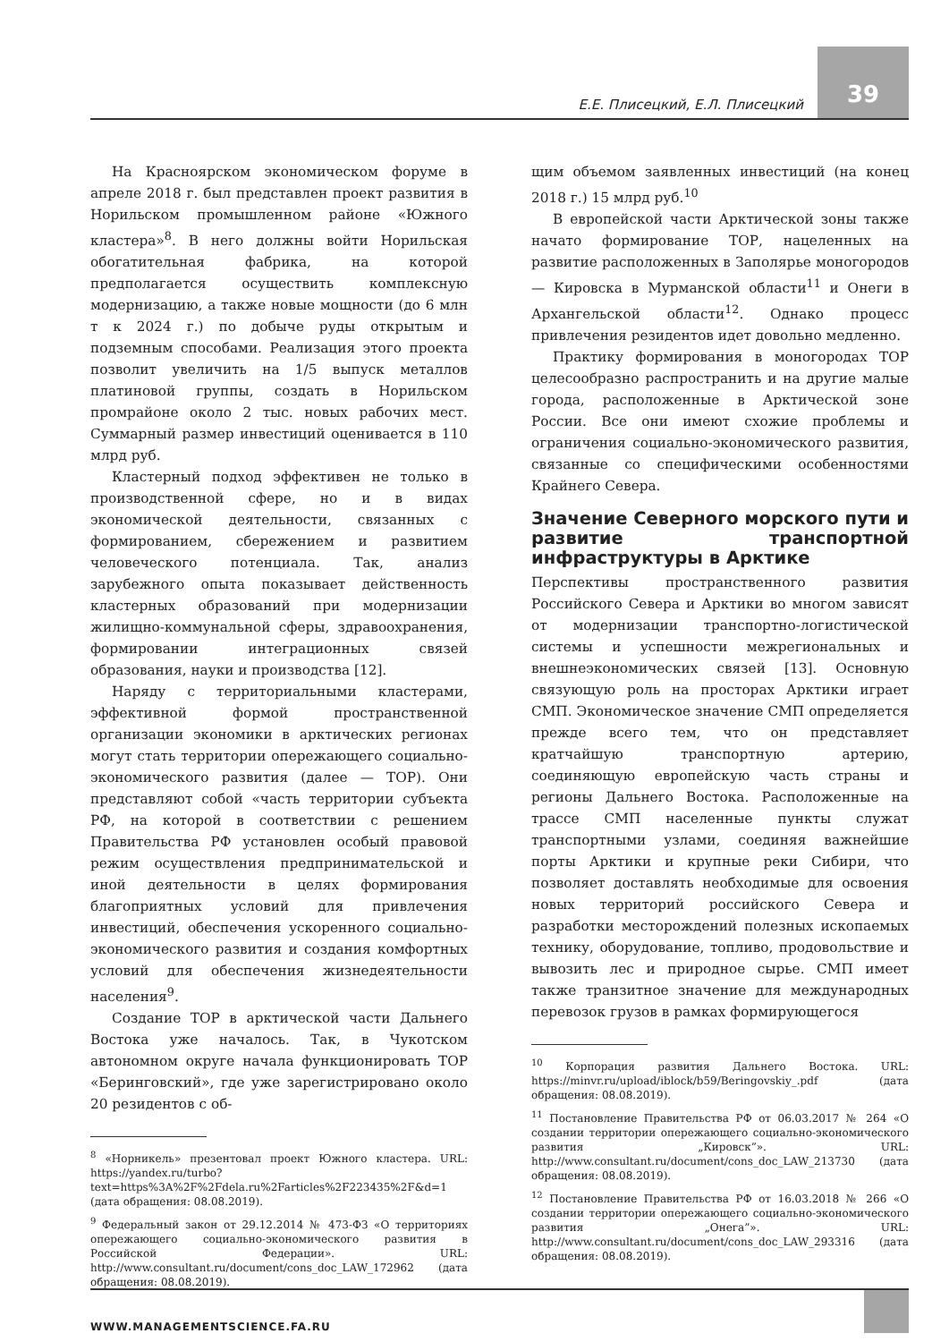Е.Е. Плисецкий, Е.Л. Плисецкий
39
На Красноярском экономическом форуме в апреле 2018 г. был представлен проект развития в Норильском промышленном районе «Южного кластера»<sup>8</sup>. В него должны войти Норильская обогатительная фабрика, на которой предполагается осуществить комплексную модернизацию, а также новые мощности (до 6 млн т к 2024 г.) по добыче руды открытым и подземным способами. Реализация этого проекта позволит увеличить на 1/5 выпуск металлов платиновой группы, создать в Норильском промрайоне около 2 тыс. новых рабочих мест. Суммарный размер инвестиций оценивается в 110 млрд руб.
Кластерный подход эффективен не только в производственной сфере, но и в видах экономической деятельности, связанных с формированием, сбережением и развитием человеческого потенциала. Так, анализ зарубежного опыта показывает действенность кластерных образований при модернизации жилищно-коммунальной сферы, здравоохранения, формировании интеграционных связей образования, науки и производства [12].
Наряду с территориальными кластерами, эффективной формой пространственной организации экономики в арктических регионах могут стать территории опережающего социально-экономического развития (далее — ТОР). Они представляют собой «часть территории субъекта РФ, на которой в соответствии с решением Правительства РФ установлен особый правовой режим осуществления предпринимательской и иной деятельности в целях формирования благоприятных условий для привлечения инвестиций, обеспечения ускоренного социально-экономического развития и создания комфортных условий для обеспечения жизнедеятельности населения<sup>9</sup>.
Создание ТОР в арктической части Дальнего Востока уже началось. Так, в Чукотском автономном округе начала функционировать ТОР «Беринговский», где уже зарегистрировано около 20 резидентов с об-
<sup>8</sup> «Норникель» презентовал проект Южного кластера. URL: https://yandex.ru/turbo?text=https%3A%2F%2Fdela.ru%2Farticles%2F223435%2F&d=1 (дата обращения: 08.08.2019).
<sup>9</sup> Федеральный закон от 29.12.2014 № 473-ФЗ «О территориях опережающего социально-экономического развития в Российской Федерации». URL: http://www.consultant.ru/document/cons_doc_LAW_172962 (дата обращения: 08.08.2019).
щим объемом заявленных инвестиций (на конец 2018 г.) 15 млрд руб.<sup>10</sup>
В европейской части Арктической зоны также начато формирование ТОР, нацеленных на развитие расположенных в Заполярье моногородов — Кировска в Мурманской области<sup>11</sup> и Онеги в Архангельской области<sup>12</sup>. Однако процесс привлечения резидентов идет довольно медленно.
Практику формирования в моногородах ТОР целесообразно распространить и на другие малые города, расположенные в Арктической зоне России. Все они имеют схожие проблемы и ограничения социально-экономического развития, связанные со специфическими особенностями Крайнего Севера.
Значение Северного морского пути и развитие транспортной инфраструктуры в Арктике
Перспективы пространственного развития Российского Севера и Арктики во многом зависят от модернизации транспортно-логистической системы и успешности межрегиональных и внешнеэкономических связей [13]. Основную связующую роль на просторах Арктики играет СМП. Экономическое значение СМП определяется прежде всего тем, что он представляет кратчайшую транспортную артерию, соединяющую европейскую часть страны и регионы Дальнего Востока. Расположенные на трассе СМП населенные пункты служат транспортными узлами, соединяя важнейшие порты Арктики и крупные реки Сибири, что позволяет доставлять необходимые для освоения новых территорий российского Севера и разработки месторождений полезных ископаемых технику, оборудование, топливо, продовольствие и вывозить лес и природное сырье. СМП имеет также транзитное значение для международных перевозок грузов в рамках формирующегося
<sup>10</sup> Корпорация развития Дальнего Востока. URL: https://minvr.ru/upload/iblock/b59/Beringovskiy_.pdf (дата обращения: 08.08.2019).
<sup>11</sup> Постановление Правительства РФ от 06.03.2017 № 264 «О создании территории опережающего социально-экономического развития „Кировск”». URL: http://www.consultant.ru/document/cons_doc_LAW_213730 (дата обращения: 08.08.2019).
<sup>12</sup> Постановление Правительства РФ от 16.03.2018 № 266 «О создании территории опережающего социально-экономического развития „Онега”». URL: http://www.consultant.ru/document/cons_doc_LAW_293316 (дата обращения: 08.08.2019).
WWW.MANAGEMENTSCIENCE.FA.RU